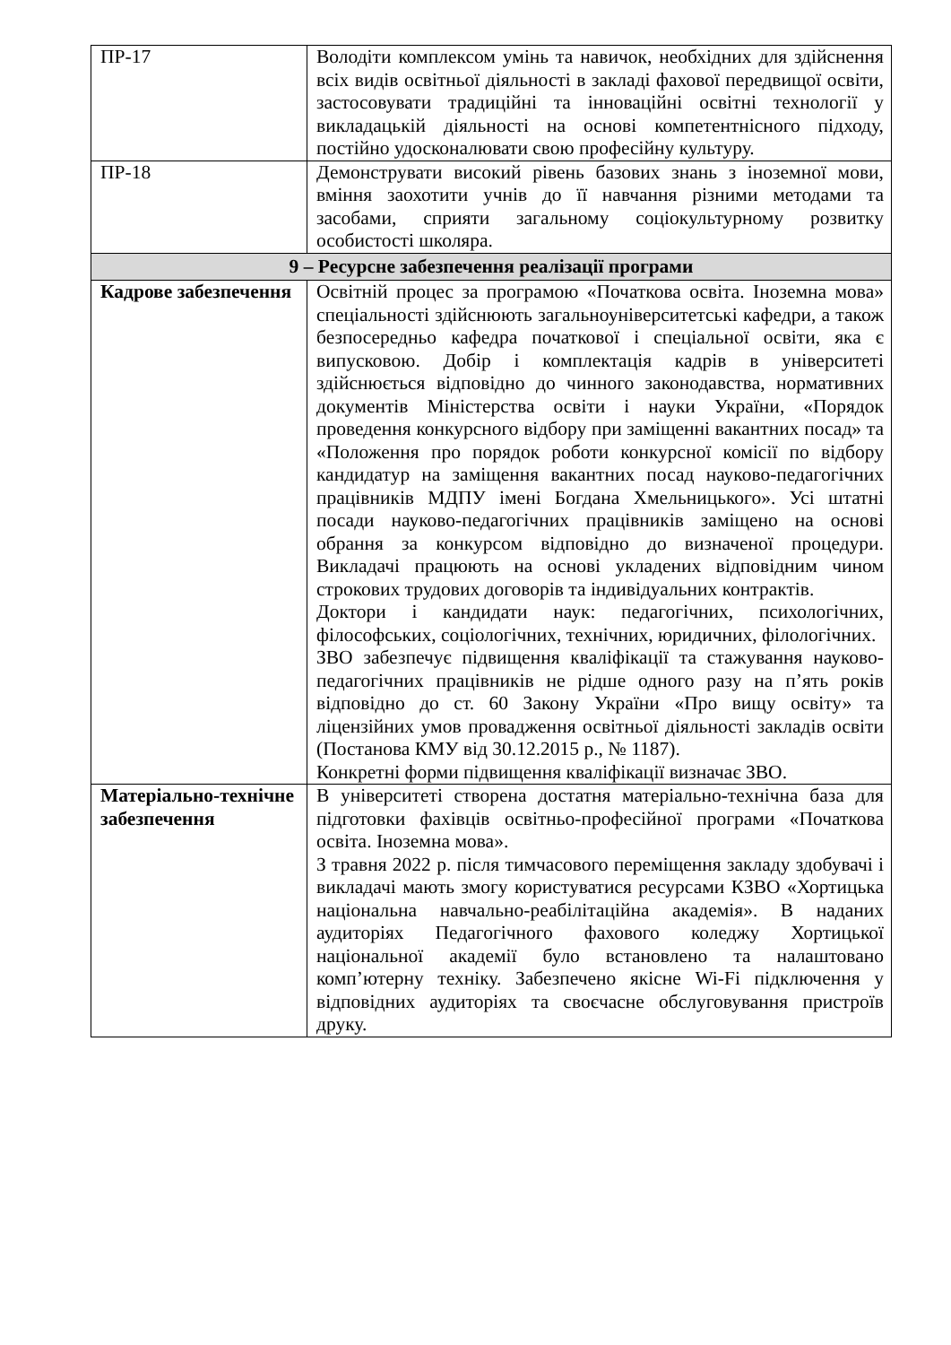| ПР-17 | Володіти комплексом умінь та навичок, необхідних для здійснення всіх видів освітньої діяльності в закладі фахової передвищої освіти, застосовувати традиційні та інноваційні освітні технології у викладацькій діяльності на основі компетентнісного підходу, постійно удосконалювати свою професійну культуру. |
| ПР-18 | Демонструвати високий рівень базових знань з іноземної мови, вміння заохотити учнів до її навчання різними методами та засобами, сприяти загальному соціокультурному розвитку особистості школяра. |
| 9 – Ресурсне забезпечення реалізації програми | |
| Кадрове забезпечення | Освітній процес за програмою «Початкова освіта. Іноземна мова» спеціальності здійснюють загальноуніверситетські кафедри, а також безпосередньо кафедра початкової і спеціальної освіти, яка є випусковою. Добір і комплектація кадрів в університеті здійснюється відповідно до чинного законодавства, нормативних документів Міністерства освіти і науки України, «Порядок проведення конкурсного відбору при заміщенні вакантних посад» та «Положення про порядок роботи конкурсної комісії по відбору кандидатур на заміщення вакантних посад науково-педагогічних працівників МДПУ імені Богдана Хмельницького». Усі штатні посади науково-педагогічних працівників заміщено на основі обрання за конкурсом відповідно до визначеної процедури. Викладачі працюють на основі укладених відповідним чином строкових трудових договорів та індивідуальних контрактів. Доктори і кандидати наук: педагогічних, психологічних, філософських, соціологічних, технічних, юридичних, філологічних. ЗВО забезпечує підвищення кваліфікації та стажування науково-педагогічних працівників не рідше одного разу на п’ять років відповідно до ст. 60 Закону України «Про вищу освіту» та ліцензійних умов провадження освітньої діяльності закладів освіти (Постанова КМУ від 30.12.2015 р., № 1187). Конкретні форми підвищення кваліфікації визначає ЗВО. |
| Матеріально-технічне забезпечення | В університеті створена достатня матеріально-технічна база для підготовки фахівців освітньо-професійної програми «Початкова освіта. Іноземна мова». З травня 2022 р. після тимчасового переміщення закладу здобувачі і викладачі мають змогу користуватися ресурсами КЗВО «Хортицька національна навчально-реабілітаційна академія». В наданих аудиторіях Педагогічного фахового коледжу Хортицької національної академії було встановлено та налаштовано комп’ютерну техніку. Забезпечено якісне Wi-Fi підключення у відповідних аудиторіях та своєчасне обслуговування пристроїв друку. |